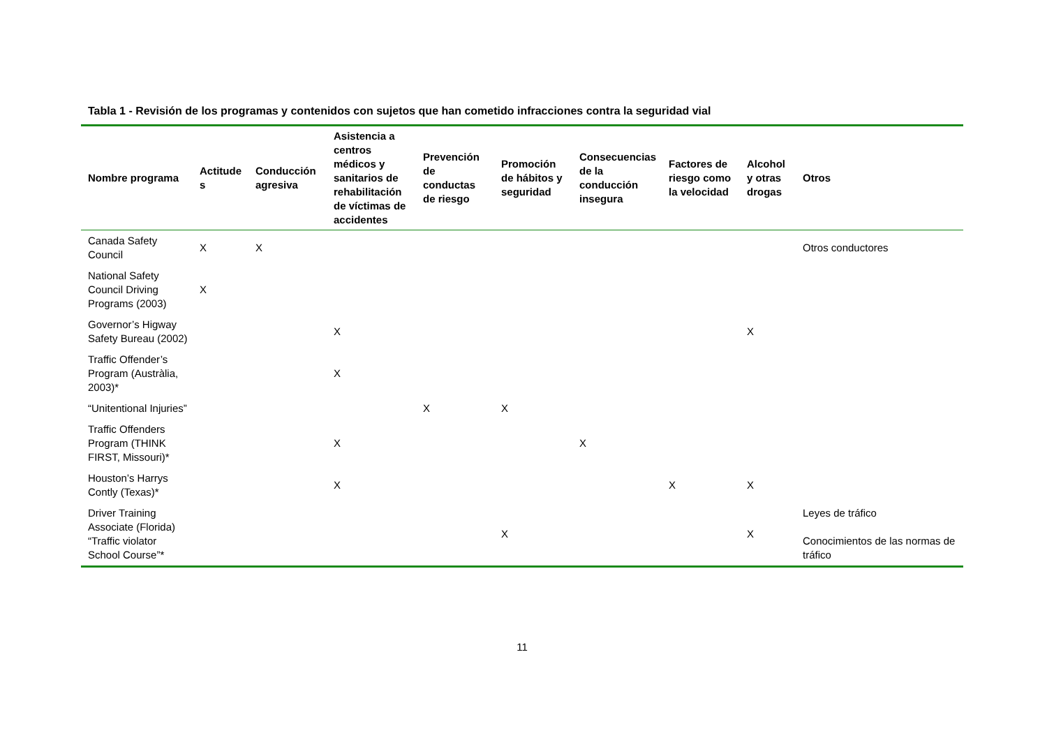Tabla 1 - Revisión de los programas y contenidos con sujetos que han cometido infracciones contra la seguridad vial
| Nombre programa | Actitude s | Conducción agresiva | Asistencia a centros médicos y sanitarios de rehabilitación de víctimas de accidentes | Prevención de conductas de riesgo | Promoción de hábitos y seguridad | Consecuencias de la conducción insegura | Factores de riesgo como la velocidad | Alcohol y otras drogas | Otros |
| --- | --- | --- | --- | --- | --- | --- | --- | --- | --- |
| Canada Safety Council | X | X | | | | | | | Otros conductores |
| National Safety Council Driving Programs (2003) | X | | | | | | | | |
| Governor’s Higway Safety Bureau (2002) | | | X | | | | | X | |
| Traffic Offender’s Program (Austràlia, 2003)* | | | X | | | | | | |
| “Unitentional Injuries” | | | | X | X | | | | |
| Traffic Offenders Program (THINK FIRST, Missouri)* | | | X | | | X | | | |
| Houston’s Harrys Contly (Texas)* | | | X | | | | X | X | |
| Driver Training Associate (Florida) “Traffic violator School Course”* | | | | | X | | | X | Leyes de tráfico Conocimientos de las normas de tráfico |
11